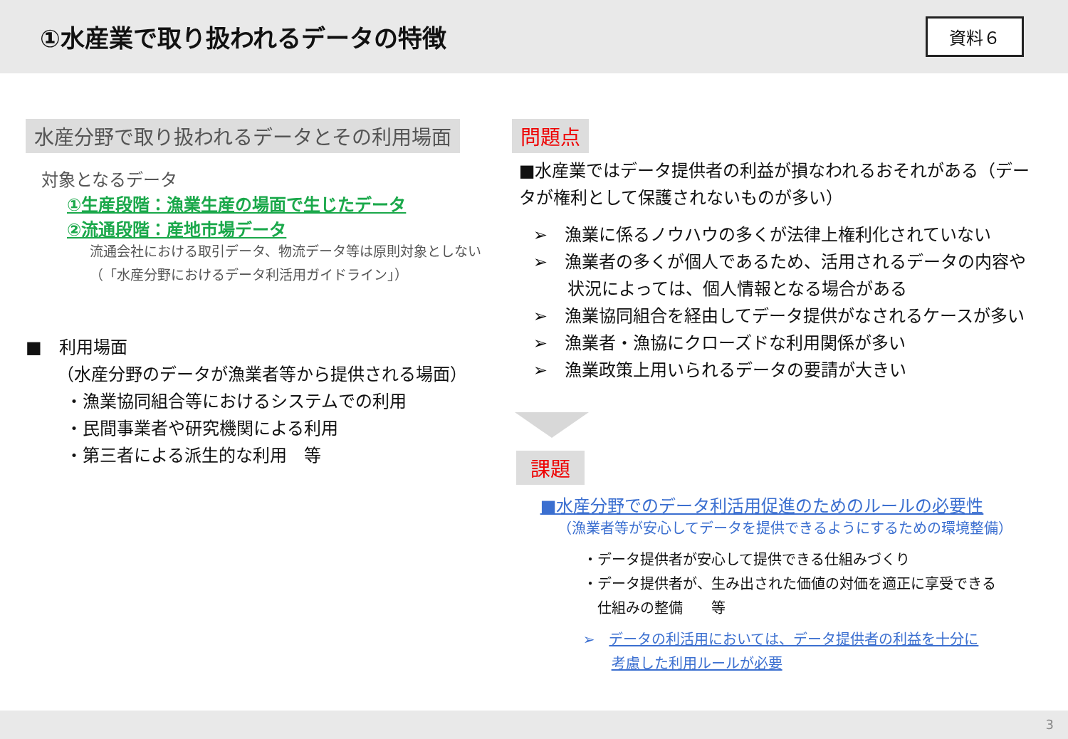①水産業で取り扱われるデータの特徴
資料６
水産分野で取り扱われるデータとその利用場面
対象となるデータ
①生産段階：漁業生産の場面で生じたデータ
②流通段階：産地市場データ
流通会社における取引データ、物流データ等は原則対象としない
（「水産分野におけるデータ利活用ガイドライン」）
■　利用場面
（水産分野のデータが漁業者等から提供される場面）
・漁業協同組合等におけるシステムでの利用
・民間事業者や研究機関による利用
・第三者による派生的な利用　等
問題点
■水産業ではデータ提供者の利益が損なわれるおそれがある（データが権利として保護されないものが多い）
➢　漁業に係るノウハウの多くが法律上権利化されていない
➢　漁業者の多くが個人であるため、活用されるデータの内容や
　　状況によっては、個人情報となる場合がある
➢　漁業協同組合を経由してデータ提供がなされるケースが多い
➢　漁業者・漁協にクローズドな利用関係が多い
➢　漁業政策上用いられるデータの要請が大きい
課題
■水産分野でのデータ利活用促進のためのルールの必要性
（漁業者等が安心してデータを提供できるようにするための環境整備）
・データ提供者が安心して提供できる仕組みづくり
・データ提供者が、生み出された価値の対価を適正に享受できる
　仕組みの整備　　等
➢　データの利活用においては、データ提供者の利益を十分に
　　考慮した利用ルールが必要
3